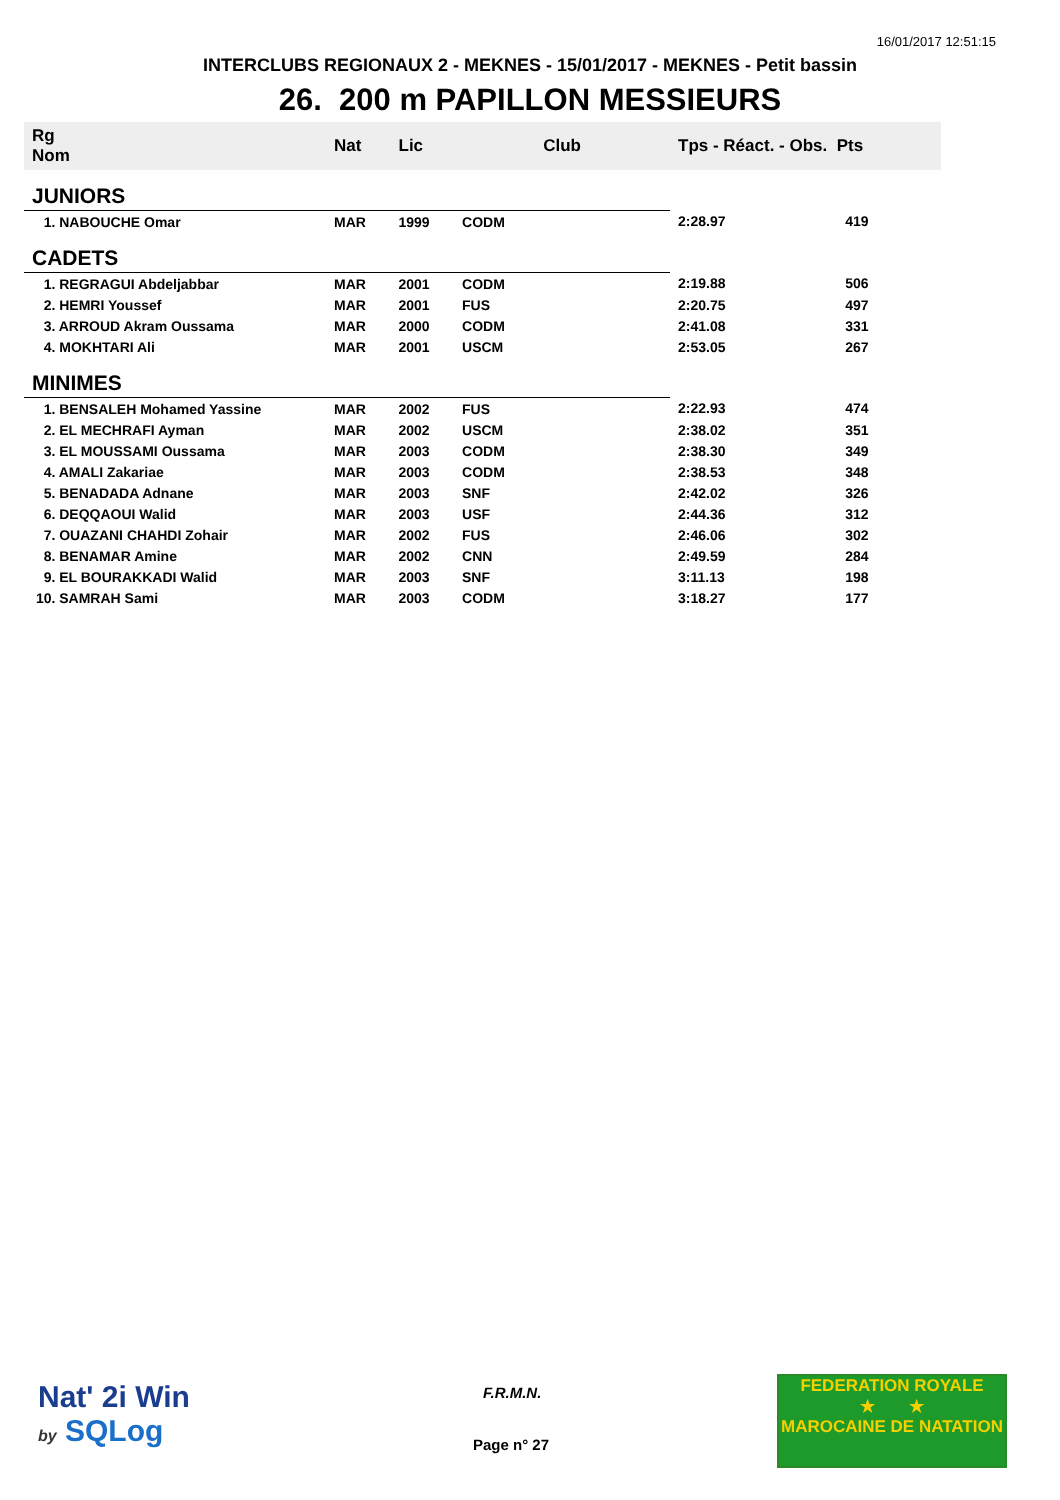16/01/2017 12:51:15
INTERCLUBS REGIONAUX 2 - MEKNES - 15/01/2017 - MEKNES - Petit bassin
26. 200 m PAPILLON MESSIEURS
| Rg Nom | | Nat | Lic | Club | Tps - Réact. - Obs. Pts | |
| --- | --- | --- | --- | --- | --- | --- |
| JUNIORS | | | | | | |
| 1. NABOUCHE Omar | | MAR | 1999 | CODM | 2:28.97 | 419 |
| CADETS | | | | | | |
| 1. REGRAGUI Abdeljabbar | | MAR | 2001 | CODM | 2:19.88 | 506 |
| 2. HEMRI Youssef | | MAR | 2001 | FUS | 2:20.75 | 497 |
| 3. ARROUD Akram Oussama | | MAR | 2000 | CODM | 2:41.08 | 331 |
| 4. MOKHTARI Ali | | MAR | 2001 | USCM | 2:53.05 | 267 |
| MINIMES | | | | | | |
| 1. BENSALEH Mohamed Yassine | | MAR | 2002 | FUS | 2:22.93 | 474 |
| 2. EL MECHRAFI Ayman | | MAR | 2002 | USCM | 2:38.02 | 351 |
| 3. EL MOUSSAMI Oussama | | MAR | 2003 | CODM | 2:38.30 | 349 |
| 4. AMALI Zakariae | | MAR | 2003 | CODM | 2:38.53 | 348 |
| 5. BENADADA Adnane | | MAR | 2003 | SNF | 2:42.02 | 326 |
| 6. DEQQAOUI Walid | | MAR | 2003 | USF | 2:44.36 | 312 |
| 7. OUAZANI CHAHDI Zohair | | MAR | 2002 | FUS | 2:46.06 | 302 |
| 8. BENAMAR Amine | | MAR | 2002 | CNN | 2:49.59 | 284 |
| 9. EL BOURAKKADI Walid | | MAR | 2003 | SNF | 3:11.13 | 198 |
| 10. SAMRAH Sami | | MAR | 2003 | CODM | 3:18.27 | 177 |
Nat' 2i Win
by SQLog
F.R.M.N.
Page n° 27
FEDERATION ROYALE
★ ★
MAROCAINE DE NATATION